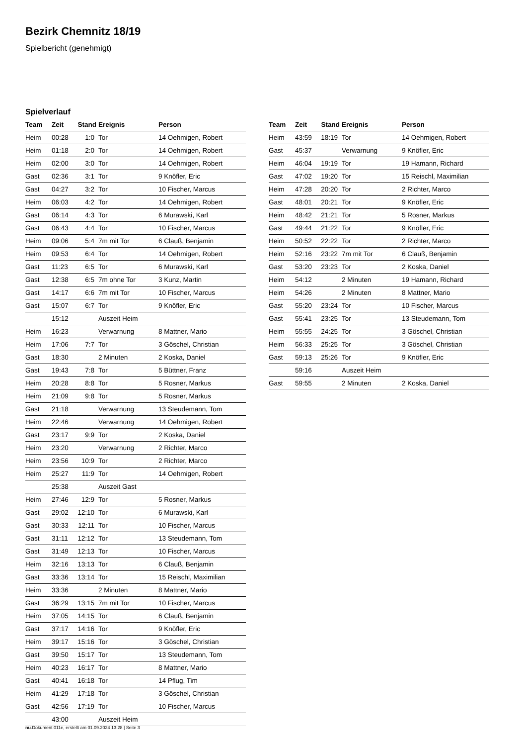Bezirk Chemnitz 18/19
Spielbericht (genehmigt)
Spielverlauf
| Team | Zeit | Stand | Ereignis | Person |
| --- | --- | --- | --- | --- |
| Heim | 00:28 | 1:0 | Tor | 14 Oehmigen, Robert |
| Heim | 01:18 | 2:0 | Tor | 14 Oehmigen, Robert |
| Heim | 02:00 | 3:0 | Tor | 14 Oehmigen, Robert |
| Gast | 02:36 | 3:1 | Tor | 9 Knöfler, Eric |
| Gast | 04:27 | 3:2 | Tor | 10 Fischer, Marcus |
| Heim | 06:03 | 4:2 | Tor | 14 Oehmigen, Robert |
| Gast | 06:14 | 4:3 | Tor | 6 Murawski, Karl |
| Gast | 06:43 | 4:4 | Tor | 10 Fischer, Marcus |
| Heim | 09:06 | 5:4 | 7m mit Tor | 6 Clauß, Benjamin |
| Heim | 09:53 | 6:4 | Tor | 14 Oehmigen, Robert |
| Gast | 11:23 | 6:5 | Tor | 6 Murawski, Karl |
| Gast | 12:38 | 6:5 | 7m ohne Tor | 3 Kunz, Martin |
| Gast | 14:17 | 6:6 | 7m mit Tor | 10 Fischer, Marcus |
| Gast | 15:07 | 6:7 | Tor | 9 Knöfler, Eric |
| | 15:12 | | Auszeit Heim | |
| Heim | 16:23 | | Verwarnung | 8 Mattner, Mario |
| Heim | 17:06 | 7:7 | Tor | 3 Göschel, Christian |
| Gast | 18:30 | | 2 Minuten | 2 Koska, Daniel |
| Gast | 19:43 | 7:8 | Tor | 5 Büttner, Franz |
| Heim | 20:28 | 8:8 | Tor | 5 Rosner, Markus |
| Heim | 21:09 | 9:8 | Tor | 5 Rosner, Markus |
| Gast | 21:18 | | Verwarnung | 13 Steudemann, Tom |
| Heim | 22:46 | | Verwarnung | 14 Oehmigen, Robert |
| Gast | 23:17 | 9:9 | Tor | 2 Koska, Daniel |
| Heim | 23:20 | | Verwarnung | 2 Richter, Marco |
| Heim | 23:56 | 10:9 | Tor | 2 Richter, Marco |
| Heim | 25:27 | 11:9 | Tor | 14 Oehmigen, Robert |
| | 25:38 | | Auszeit Gast | |
| Heim | 27:46 | 12:9 | Tor | 5 Rosner, Markus |
| Gast | 29:02 | 12:10 | Tor | 6 Murawski, Karl |
| Gast | 30:33 | 12:11 | Tor | 10 Fischer, Marcus |
| Gast | 31:11 | 12:12 | Tor | 13 Steudemann, Tom |
| Gast | 31:49 | 12:13 | Tor | 10 Fischer, Marcus |
| Heim | 32:16 | 13:13 | Tor | 6 Clauß, Benjamin |
| Gast | 33:36 | 13:14 | Tor | 15 Reischl, Maximilian |
| Heim | 33:36 | | 2 Minuten | 8 Mattner, Mario |
| Gast | 36:29 | 13:15 | 7m mit Tor | 10 Fischer, Marcus |
| Heim | 37:05 | 14:15 | Tor | 6 Clauß, Benjamin |
| Gast | 37:17 | 14:16 | Tor | 9 Knöfler, Eric |
| Heim | 39:17 | 15:16 | Tor | 3 Göschel, Christian |
| Gast | 39:50 | 15:17 | Tor | 13 Steudemann, Tom |
| Heim | 40:23 | 16:17 | Tor | 8 Mattner, Mario |
| Gast | 40:41 | 16:18 | Tor | 14 Pflug, Tim |
| Heim | 41:29 | 17:18 | Tor | 3 Göschel, Christian |
| Gast | 42:56 | 17:19 | Tor | 10 Fischer, Marcus |
| | 43:00 | | Auszeit Heim | |
| Team | Zeit | Stand | Ereignis | Person |
| --- | --- | --- | --- | --- |
| Heim | 43:59 | 18:19 | Tor | 14 Oehmigen, Robert |
| Gast | 45:37 | | Verwarnung | 9 Knöfler, Eric |
| Heim | 46:04 | 19:19 | Tor | 19 Hamann, Richard |
| Gast | 47:02 | 19:20 | Tor | 15 Reischl, Maximilian |
| Heim | 47:28 | 20:20 | Tor | 2 Richter, Marco |
| Gast | 48:01 | 20:21 | Tor | 9 Knöfler, Eric |
| Heim | 48:42 | 21:21 | Tor | 5 Rosner, Markus |
| Gast | 49:44 | 21:22 | Tor | 9 Knöfler, Eric |
| Heim | 50:52 | 22:22 | Tor | 2 Richter, Marco |
| Heim | 52:16 | 23:22 | 7m mit Tor | 6 Clauß, Benjamin |
| Gast | 53:20 | 23:23 | Tor | 2 Koska, Daniel |
| Heim | 54:12 | | 2 Minuten | 19 Hamann, Richard |
| Heim | 54:26 | | 2 Minuten | 8 Mattner, Mario |
| Gast | 55:20 | 23:24 | Tor | 10 Fischer, Marcus |
| Gast | 55:41 | 23:25 | Tor | 13 Steudemann, Tom |
| Heim | 55:55 | 24:25 | Tor | 3 Göschel, Christian |
| Heim | 56:33 | 25:25 | Tor | 3 Göschel, Christian |
| Gast | 59:13 | 25:26 | Tor | 9 Knöfler, Eric |
| | 59:16 | | Auszeit Heim | |
| Gast | 59:55 | | 2 Minuten | 2 Koska, Daniel |
nu.Dokument 011e, erstellt am 01.09.2024 13:28 | Seite 3